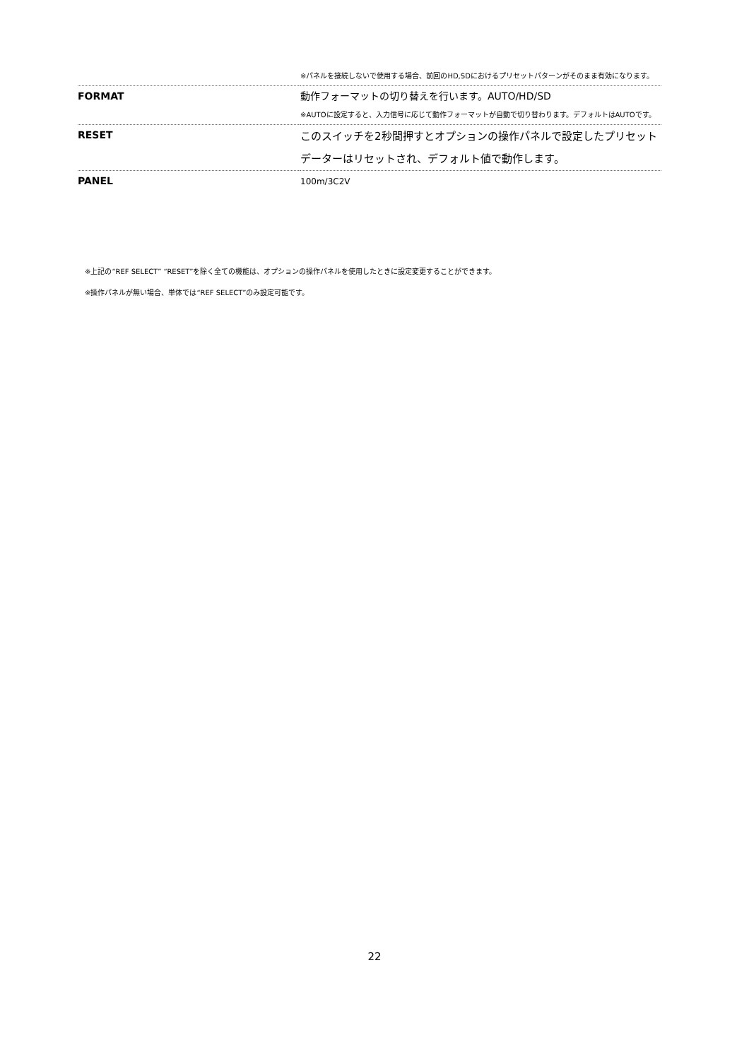| | ※パネルを接続しないで使用する場合、前回のHD,SDにおけるプリセットパターンがそのまま有効になります。 |
| FORMAT | 動作フォーマットの切り替えを行います。AUTO/HD/SD ※AUTOに設定すると、入力信号に応じて動作フォーマットが自動で切り替わります。デフォルトはAUTOです。 |
| RESET | このスイッチを2秒間押すとオプションの操作パネルで設定したプリセットデーターはリセットされ、デフォルト値で動作します。 |
| PANEL | 100m/3C2V |
※上記の“REF SELECT” “RESET”を除く全ての機能は、オプションの操作パネルを使用したときに設定変更することができます。
※操作パネルが無い場合、単体では“REF SELECT”のみ設定可能です。
22